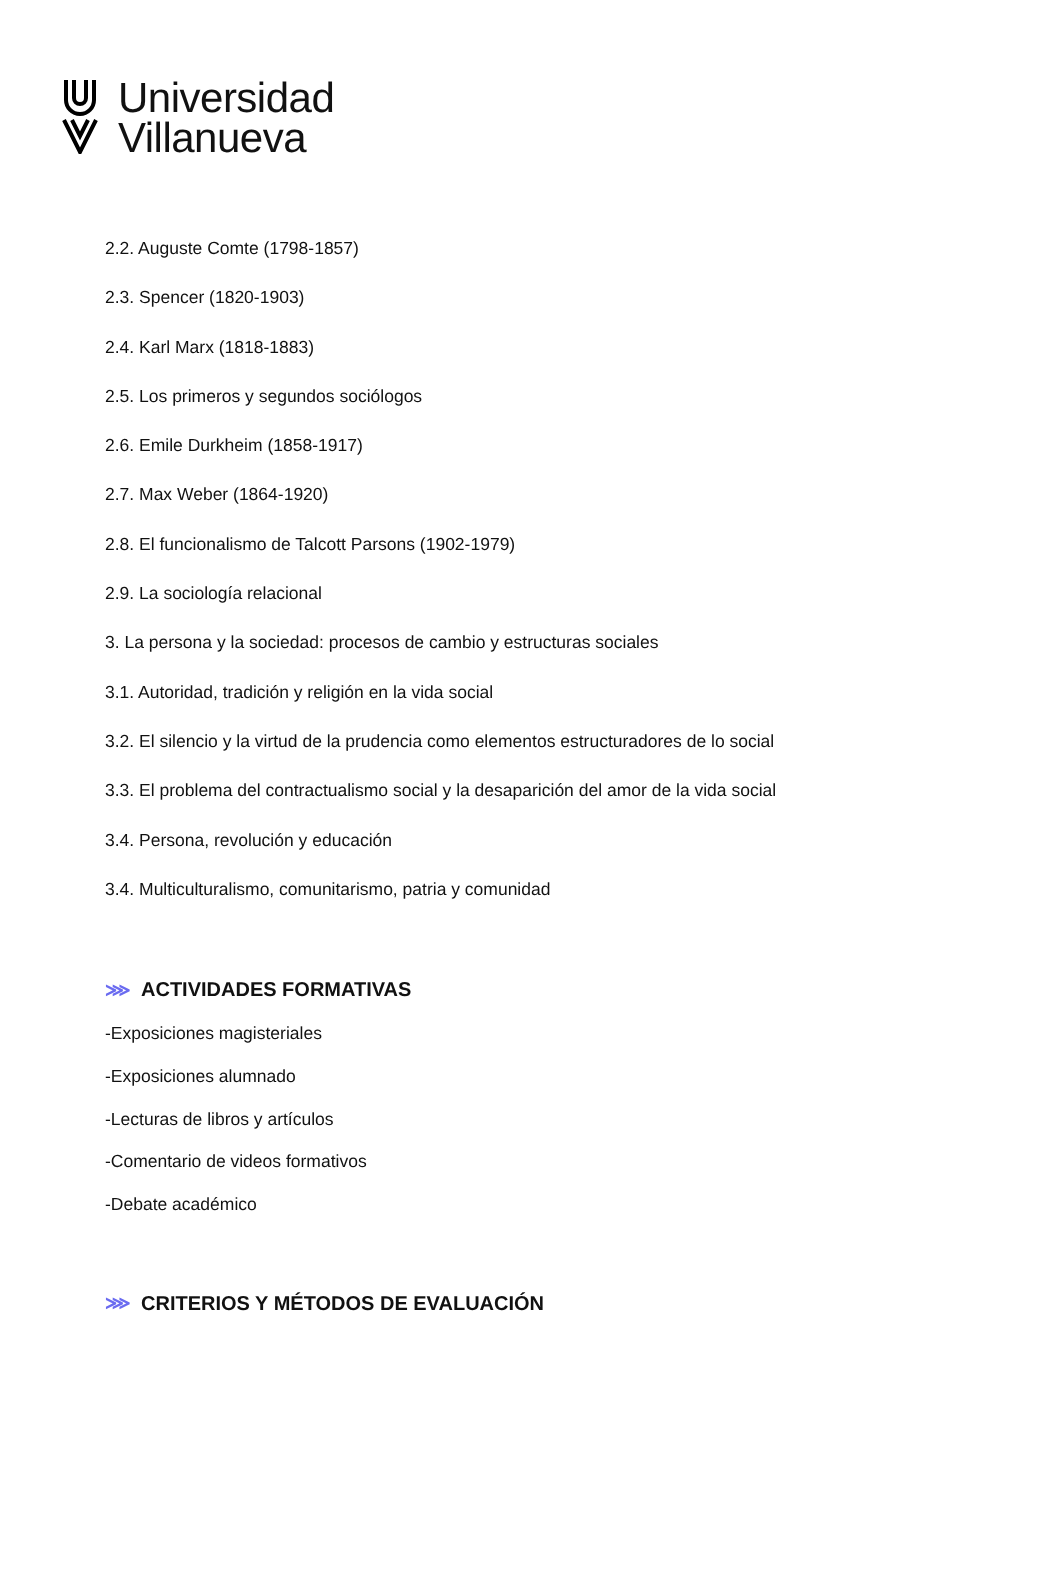Universidad
Villanueva
2.2. Auguste Comte (1798-1857)
2.3. Spencer (1820-1903)
2.4. Karl Marx (1818-1883)
2.5. Los primeros y segundos sociólogos
2.6. Emile Durkheim (1858-1917)
2.7. Max Weber (1864-1920)
2.8. El funcionalismo de Talcott Parsons (1902-1979)
2.9. La sociología relacional
3. La persona y la sociedad: procesos de cambio y estructuras sociales
3.1. Autoridad, tradición y religión en la vida social
3.2. El silencio y la virtud de la prudencia como elementos estructuradores de lo social
3.3. El problema del contractualismo social y la desaparición del amor de la vida social
3.4. Persona, revolución y educación
3.4. Multiculturalismo, comunitarismo, patria y comunidad
⋙ ACTIVIDADES FORMATIVAS
-Exposiciones magisteriales
-Exposiciones alumnado
-Lecturas de libros y artículos
-Comentario de videos formativos
-Debate académico
⋙ CRITERIOS Y MÉTODOS DE EVALUACIÓN